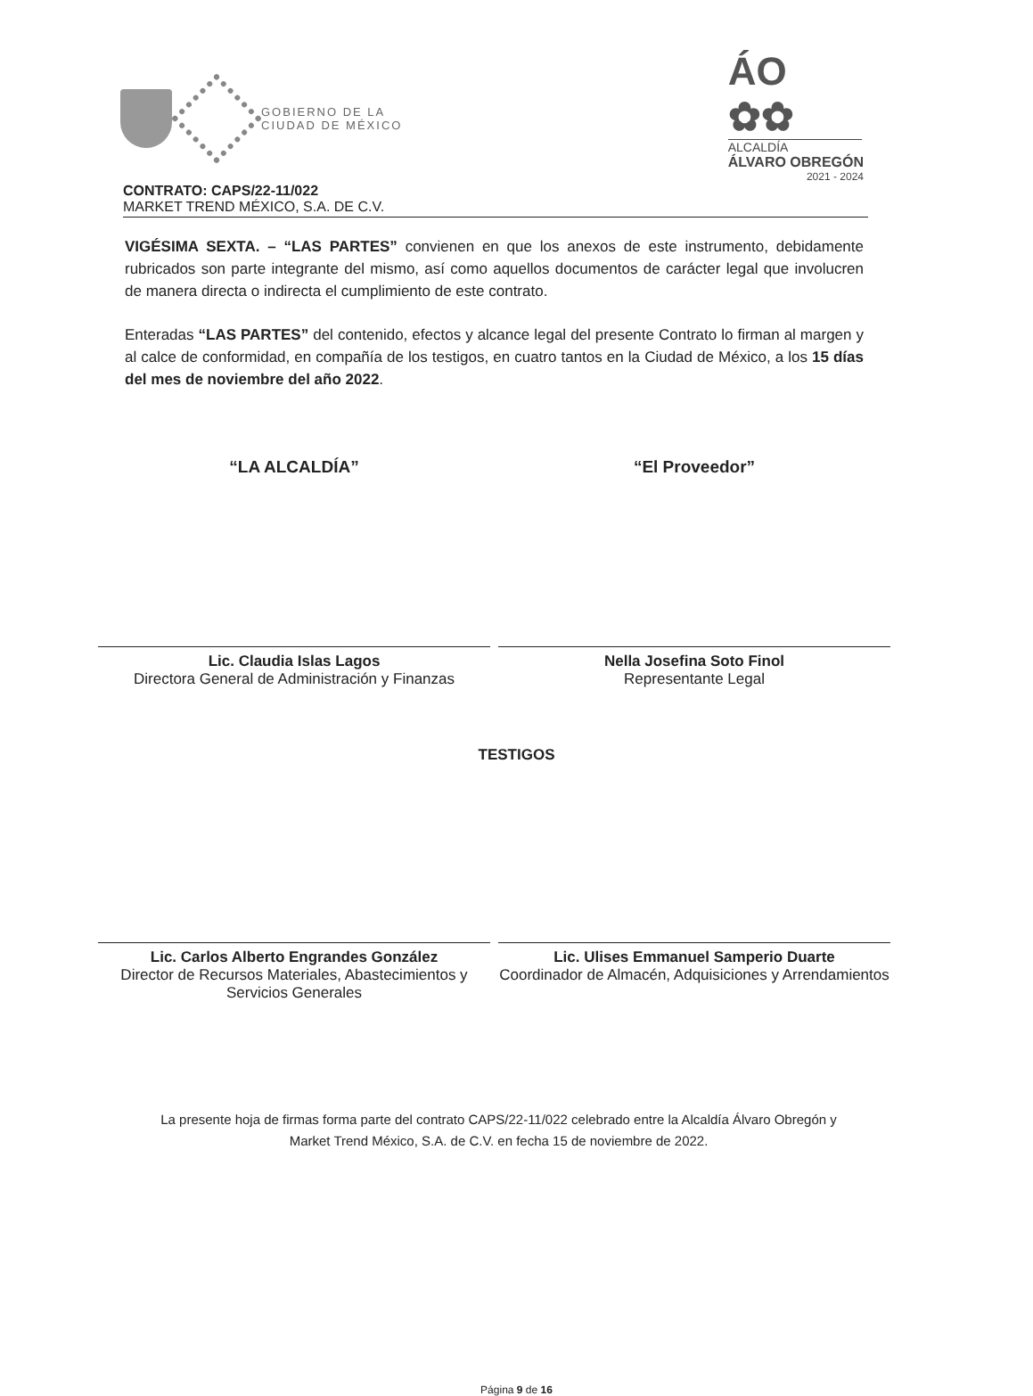GOBIERNO DE LA
CIUDAD DE MÉXICO
ÁO ✿✿
ALCALDÍA
ÁLVARO OBREGÓN
2021 - 2024
CONTRATO: CAPS/22-11/022
MARKET TREND MÉXICO, S.A. DE C.V.
VIGÉSIMA SEXTA. – “LAS PARTES” convienen en que los anexos de este instrumento, debidamente rubricados son parte integrante del mismo, así como aquellos documentos de carácter legal que involucren de manera directa o indirecta el cumplimiento de este contrato.
Enteradas “LAS PARTES” del contenido, efectos y alcance legal del presente Contrato lo firman al margen y al calce de conformidad, en compañía de los testigos, en cuatro tantos en la Ciudad de México, a los 15 días del mes de noviembre del año 2022.
“LA ALCALDÍA”
Lic. Claudia Islas Lagos
Directora General de Administración y Finanzas
“El Proveedor”
Nella Josefina Soto Finol
Representante Legal
TESTIGOS
Lic. Carlos Alberto Engrandes González
Director de Recursos Materiales, Abastecimientos y Servicios Generales
Lic. Ulises Emmanuel Samperio Duarte
Coordinador de Almacén, Adquisiciones y Arrendamientos
La presente hoja de firmas forma parte del contrato CAPS/22-11/022 celebrado entre la Alcaldía Álvaro Obregón y Market Trend México, S.A. de C.V. en fecha 15 de noviembre de 2022.
Página 9 de 16